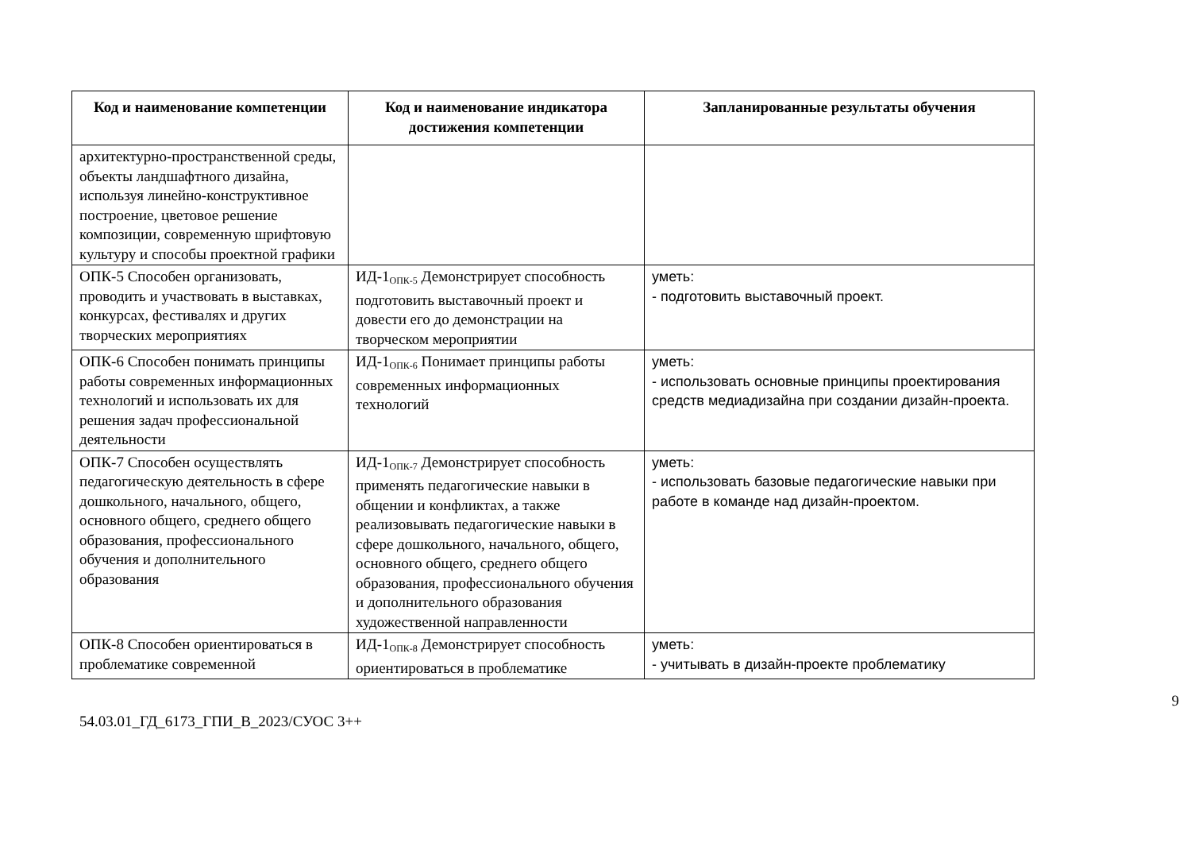| Код и наименование компетенции | Код и наименование индикатора достижения компетенции | Запланированные результаты обучения |
| --- | --- | --- |
| архитектурно-пространственной среды, объекты ландшафтного дизайна, используя линейно-конструктивное построение, цветовое решение композиции, современную шрифтовую культуру и способы проектной графики | | |
| ОПК-5 Способен организовать, проводить и участвовать в выставках, конкурсах, фестивалях и других творческих мероприятиях | ИД-1<sub>ОПК-5</sub> Демонстрирует способность подготовить выставочный проект и довести его до демонстрации на творческом мероприятии | уметь: - подготовить выставочный проект. |
| ОПК-6 Способен понимать принципы работы современных информационных технологий и использовать их для решения задач профессиональной деятельности | ИД-1<sub>ОПК-6</sub> Понимает принципы работы современных информационных технологий | уметь: - использовать основные принципы проектирования средств медиадизайна при создании дизайн-проекта. |
| ОПК-7 Способен осуществлять педагогическую деятельность в сфере дошкольного, начального, общего, основного общего, среднего общего образования, профессионального обучения и дополнительного образования | ИД-1<sub>ОПК-7</sub> Демонстрирует способность применять педагогические навыки в общении и конфликтах, а также реализовывать педагогические навыки в сфере дошкольного, начального, общего, основного общего, среднего общего образования, профессионального обучения и дополнительного образования художественной направленности | уметь: - использовать базовые педагогические навыки при работе в команде над дизайн-проектом. |
| ОПК-8 Способен ориентироваться в проблематике современной | ИД-1<sub>ОПК-8</sub> Демонстрирует способность ориентироваться в проблематике | уметь: - учитывать в дизайн-проекте проблематику |
9
54.03.01_ГД_6173_ГПИ_В_2023/СУОС 3++